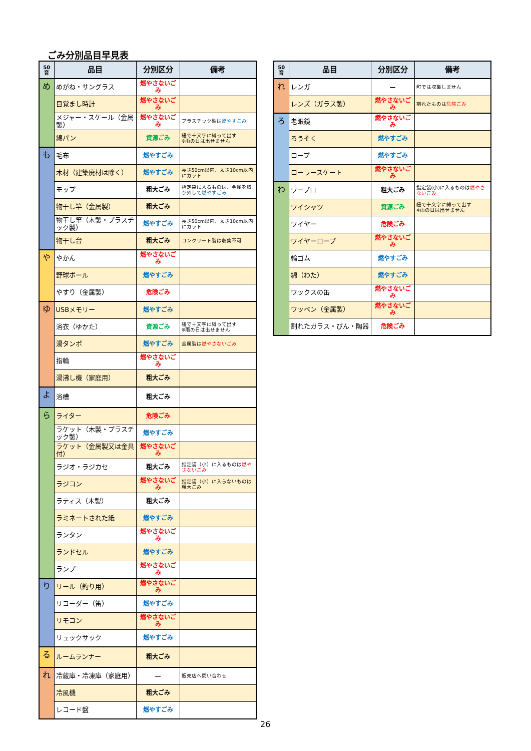ごみ分別品目早見表
| 50音 | 品目 | 分別区分 | 備考 |
| --- | --- | --- | --- |
| め | めがね・サングラス | 燃やさないごみ | |
| | 目覚まし時計 | 燃やさないごみ | |
| | メジャー・スケール（金属製） | 燃やさないごみ | プラスチック製は 燃やすごみ |
| | 綿パン | 資源ごみ | 紐で十文字に縛って出す ※雨の日は出せません |
| も | 毛布 | 燃やすごみ | |
| | 木材（建築廃材は除く） | 燃やすごみ | 長さ50cm以内、太さ10cm以内にカット |
| | モップ | 粗大ごみ | 指定袋に入るものは、金属を取り外して 燃やすごみ |
| | 物干し竿（金属製） | 粗大ごみ | |
| | 物干し竿（木製・プラスチック製） | 燃やすごみ | 長さ50cm以内、太さ10cm以内にカット |
| | 物干し台 | 粗大ごみ | コンクリート製は収集不可 |
| や | やかん | 燃やさないごみ | |
| | 野球ボール | 燃やすごみ | |
| | やすり（金属製） | 危険ごみ | |
| ゆ | USBメモリー | 燃やすごみ | |
| | 浴衣（ゆかた） | 資源ごみ | 紐で十文字に縛って出す ※雨の日は出せません |
| | 湯タンポ | 燃やすごみ | 金属製は 燃やさないごみ |
| | 指輪 | 燃やさないごみ | |
| | 湯沸し機（家庭用） | 粗大ごみ | |
| よ | 浴槽 | 粗大ごみ | |
| ら | ライター | 危険ごみ | |
| | ラケット（木製・プラスチック製） | 燃やすごみ | |
| | ラケット（金属製又は金具付） | 燃やさないごみ | |
| | ラジオ・ラジカセ | 粗大ごみ | 指定袋（小）に入るものは 燃やさないごみ |
| | ラジコン | 燃やさないごみ | 指定袋（小）に入らないものは粗大ごみ |
| | ラティス（木製） | 粗大ごみ | |
| | ラミネートされた紙 | 燃やすごみ | |
| | ランタン | 燃やさないごみ | |
| | ランドセル | 燃やすごみ | |
| | ランプ | 燃やさないごみ | |
| り | リール（釣り用） | 燃やさないごみ | |
| | リコーダー（笛） | 燃やすごみ | |
| | リモコン | 燃やさないごみ | |
| | リュックサック | 燃やすごみ | |
| る | ルームランナー | 粗大ごみ | |
| れ | 冷蔵庫・冷凍庫（家庭用） | — | 販売店へ問い合わせ |
| | 冷風機 | 粗大ごみ | |
| | レコード盤 | 燃やすごみ | |
| 50音 | 品目 | 分別区分 | 備考 |
| --- | --- | --- | --- |
| れ | レンガ | — | 町では収集しません |
| | レンズ（ガラス製） | 燃やさないごみ | 割れたものは 危険ごみ |
| ろ | 老眼鏡 | 燃やさないごみ | |
| | ろうそく | 燃やすごみ | |
| | ロープ | 燃やすごみ | |
| | ローラースケート | 燃やさないごみ | |
| わ | ワープロ | 粗大ごみ | 指定袋(小)に入るものは 燃やさないごみ |
| | ワイシャツ | 資源ごみ | 紐で十文字に縛って出す ※雨の日は出せません |
| | ワイヤー | 危険ごみ | |
| | ワイヤーロープ | 燃やさないごみ | |
| | 輪ゴム | 燃やすごみ | |
| | 綿（わた） | 燃やすごみ | |
| | ワックスの缶 | 燃やさないごみ | |
| | ワッペン（金属製） | 燃やさないごみ | |
| | 割れたガラス・びん・陶器 | 危険ごみ | |
26